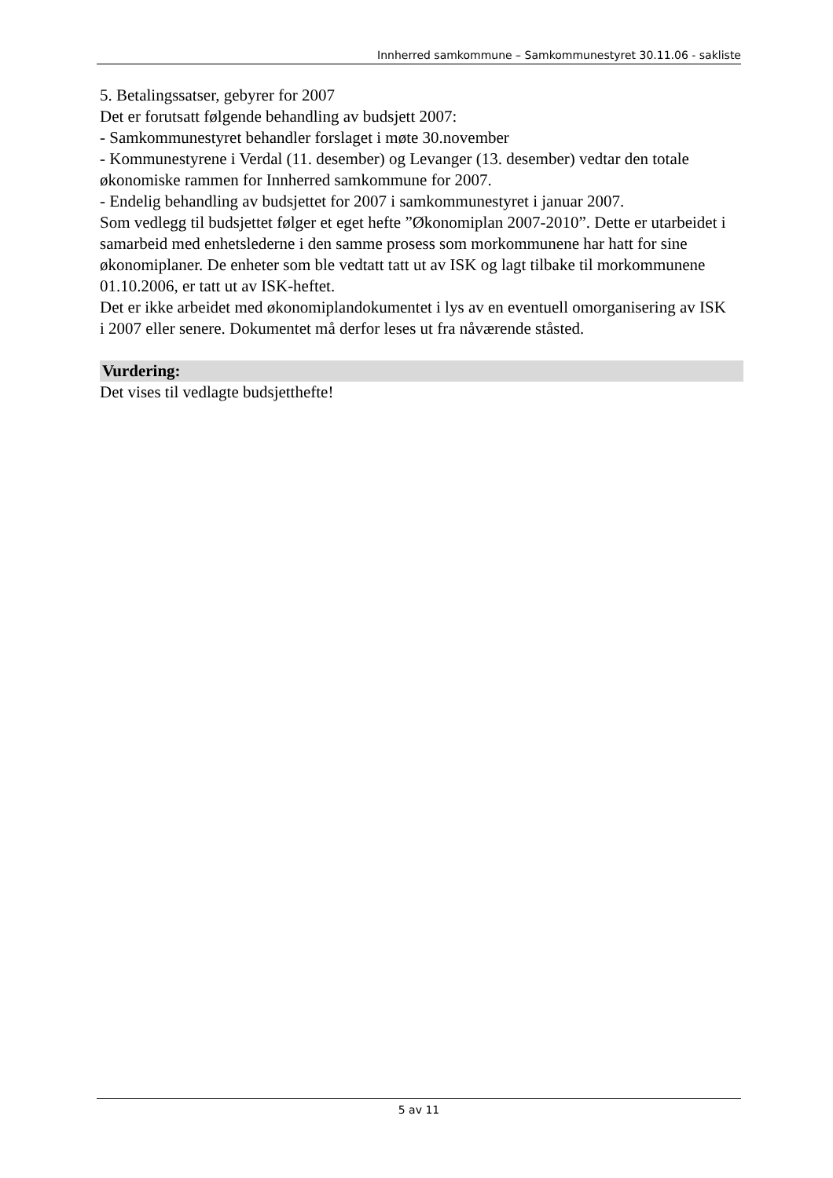Innherred samkommune – Samkommunestyret 30.11.06 - sakliste
5. Betalingssatser, gebyrer for 2007
Det er forutsatt følgende behandling av budsjett 2007:
- Samkommunestyret behandler forslaget i møte 30.november
- Kommunestyrene i Verdal (11. desember) og Levanger (13. desember) vedtar den totale økonomiske rammen for Innherred samkommune for 2007.
- Endelig behandling av budsjettet for 2007 i samkommunestyret i januar 2007.
Som vedlegg til budsjettet følger et eget hefte ”Økonomiplan 2007-2010”. Dette er utarbeidet i samarbeid med enhetslederne i den samme prosess som morkommunene har hatt for sine økonomiplaner. De enheter som ble vedtatt tatt ut av ISK og lagt tilbake til morkommunene 01.10.2006, er tatt ut av ISK-heftet.
Det er ikke arbeidet med økonomiplandokumentet i lys av en eventuell omorganisering av ISK i 2007 eller senere. Dokumentet må derfor leses ut fra nåværende ståsted.
Vurdering:
Det vises til vedlagte budsjetthefte!
5 av 11